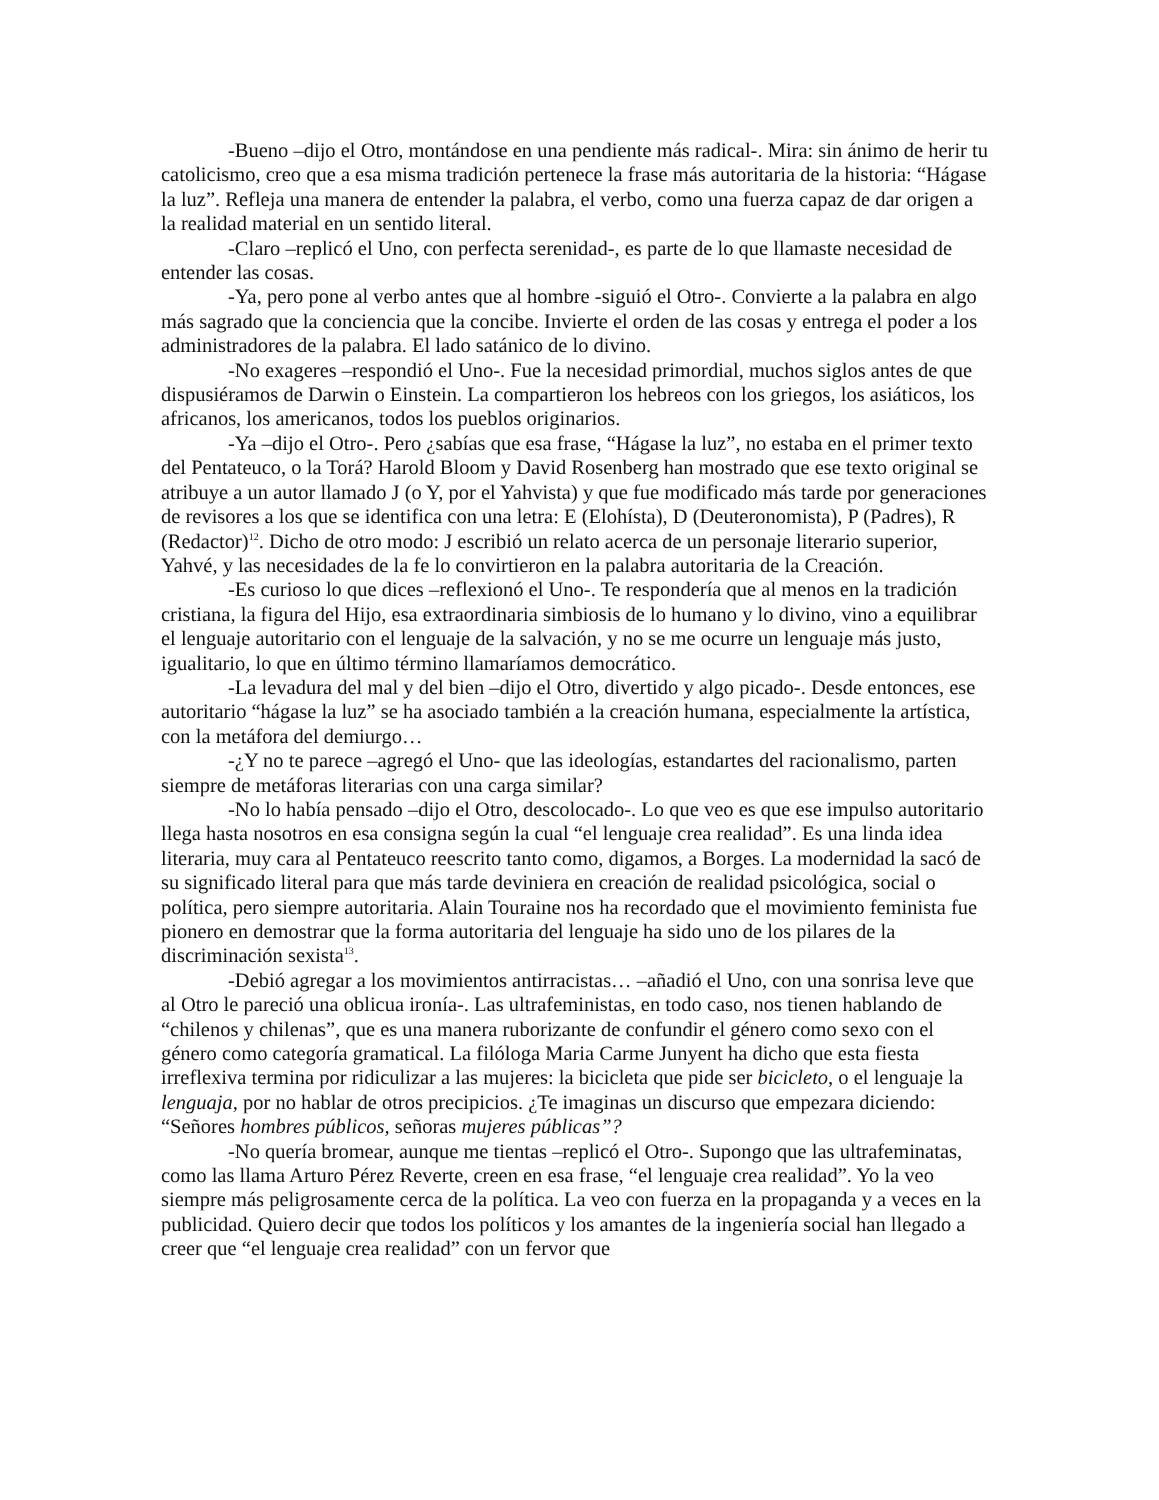-Bueno –dijo el Otro, montándose en una pendiente más radical-. Mira: sin ánimo de herir tu catolicismo, creo que a esa misma tradición pertenece la frase más autoritaria de la historia: “Hágase la luz”. Refleja una manera de entender la palabra, el verbo, como una fuerza capaz de dar origen a la realidad material en un sentido literal.
-Claro –replicó el Uno, con perfecta serenidad-, es parte de lo que llamaste necesidad de entender las cosas.
-Ya, pero pone al verbo antes que al hombre -siguió el Otro-. Convierte a la palabra en algo más sagrado que la conciencia que la concibe. Invierte el orden de las cosas y entrega el poder a los administradores de la palabra. El lado satánico de lo divino.
-No exageres –respondió el Uno-. Fue la necesidad primordial, muchos siglos antes de que dispusiéramos de Darwin o Einstein. La compartieron los hebreos con los griegos, los asiáticos, los africanos, los americanos, todos los pueblos originarios.
-Ya –dijo el Otro-. Pero ¿sabías que esa frase, “Hágase la luz”, no estaba en el primer texto del Pentateuco, o la Torá? Harold Bloom y David Rosenberg han mostrado que ese texto original se atribuye a un autor llamado J (o Y, por el Yahvista) y que fue modificado más tarde por generaciones de revisores a los que se identifica con una letra: E (Elohísta), D (Deuteronomista), P (Padres), R (Redactor)<sup>12</sup>. Dicho de otro modo: J escribió un relato acerca de un personaje literario superior, Yahvé, y las necesidades de la fe lo convirtieron en la palabra autoritaria de la Creación.
-Es curioso lo que dices –reflexionó el Uno-. Te respondería que al menos en la tradición cristiana, la figura del Hijo, esa extraordinaria simbiosis de lo humano y lo divino, vino a equilibrar el lenguaje autoritario con el lenguaje de la salvación, y no se me ocurre un lenguaje más justo, igualitario, lo que en último término llamaríamos democrático.
-La levadura del mal y del bien –dijo el Otro, divertido y algo picado-. Desde entonces, ese autoritario “hágase la luz” se ha asociado también a la creación humana, especialmente la artística, con la metáfora del demiurgo…
-¿Y no te parece –agregó el Uno- que las ideologías, estandartes del racionalismo, parten siempre de metáforas literarias con una carga similar?
-No lo había pensado –dijo el Otro, descolocado-. Lo que veo es que ese impulso autoritario llega hasta nosotros en esa consigna según la cual “el lenguaje crea realidad”. Es una linda idea literaria, muy cara al Pentateuco reescrito tanto como, digamos, a Borges. La modernidad la sacó de su significado literal para que más tarde deviniera en creación de realidad psicológica, social o política, pero siempre autoritaria. Alain Touraine nos ha recordado que el movimiento feminista fue pionero en demostrar que la forma autoritaria del lenguaje ha sido uno de los pilares de la discriminación sexista<sup>13</sup>.
-Debió agregar a los movimientos antirracistas… –añadió el Uno, con una sonrisa leve que al Otro le pareció una oblicua ironía-. Las ultrafeministas, en todo caso, nos tienen hablando de “chilenos y chilenas”, que es una manera ruborizante de confundir el género como sexo con el género como categoría gramatical. La filóloga Maria Carme Junyent ha dicho que esta fiesta irreflexiva termina por ridiculizar a las mujeres: la bicicleta que pide ser bicicleto, o el lenguaje la lenguaja, por no hablar de otros precipicios. ¿Te imaginas un discurso que empezara diciendo: “Señores hombres públicos, señoras mujeres públicas”?
-No quería bromear, aunque me tientas –replicó el Otro-. Supongo que las ultrafeminatas, como las llama Arturo Pérez Reverte, creen en esa frase, “el lenguaje crea realidad”. Yo la veo siempre más peligrosamente cerca de la política. La veo con fuerza en la propaganda y a veces en la publicidad. Quiero decir que todos los políticos y los amantes de la ingeniería social han llegado a creer que “el lenguaje crea realidad” con un fervor que